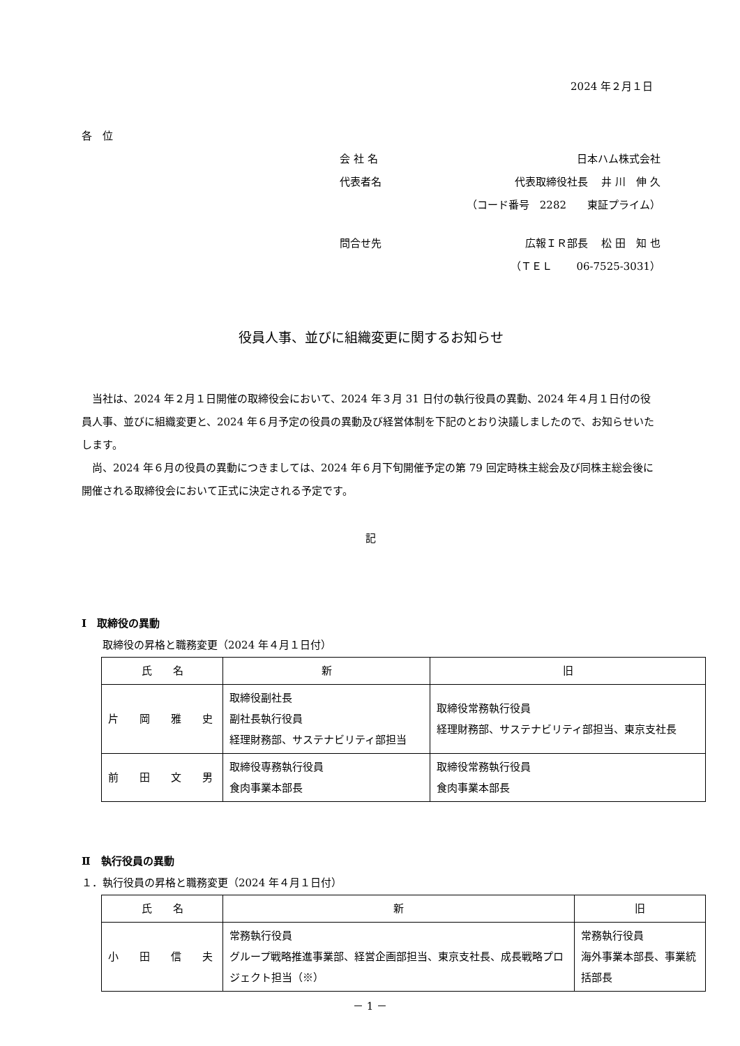2024 年２月１日
各　位
会 社 名 日本ハム株式会社
代表者名 代表取締役社長　 井 川　伸 久
（コード番号　2282　　東証プライム）
問合せ先 広報ＩＲ部長　 松 田　知 也
（ＴＥＬ　　 06-7525-3031）
役員人事、並びに組織変更に関するお知らせ
　当社は、2024 年２月１日開催の取締役会において、2024 年３月 31 日付の執行役員の異動、2024 年４月１日付の役員人事、並びに組織変更と、2024 年６月予定の役員の異動及び経営体制を下記のとおり決議しましたので、お知らせいたします。
　尚、2024 年６月の役員の異動につきましては、2024 年６月下旬開催予定の第 79 回定時株主総会及び同株主総会後に開催される取締役会において正式に決定される予定です。
記
Ⅰ　取締役の異動
取締役の昇格と職務変更（2024 年４月１日付）
| 氏 名 | 新 | 旧 |
| --- | --- | --- |
| 片 岡 雅 史 | 取締役副社長 副社長執行役員 経理財務部、サステナビリティ部担当 | 取締役常務執行役員 経理財務部、サステナビリティ部担当、東京支社長 |
| 前 田 文 男 | 取締役専務執行役員 食肉事業本部長 | 取締役常務執行役員 食肉事業本部長 |
Ⅱ　執行役員の異動
１．執行役員の昇格と職務変更（2024 年４月１日付）
| 氏 名 | 新 | 旧 |
| --- | --- | --- |
| 小 田 信 夫 | 常務執行役員 グループ戦略推進事業部、経営企画部担当、東京支社長、成長戦略プロジェクト担当（※） | 常務執行役員 海外事業本部長、事業統括部長 |
－ 1 －